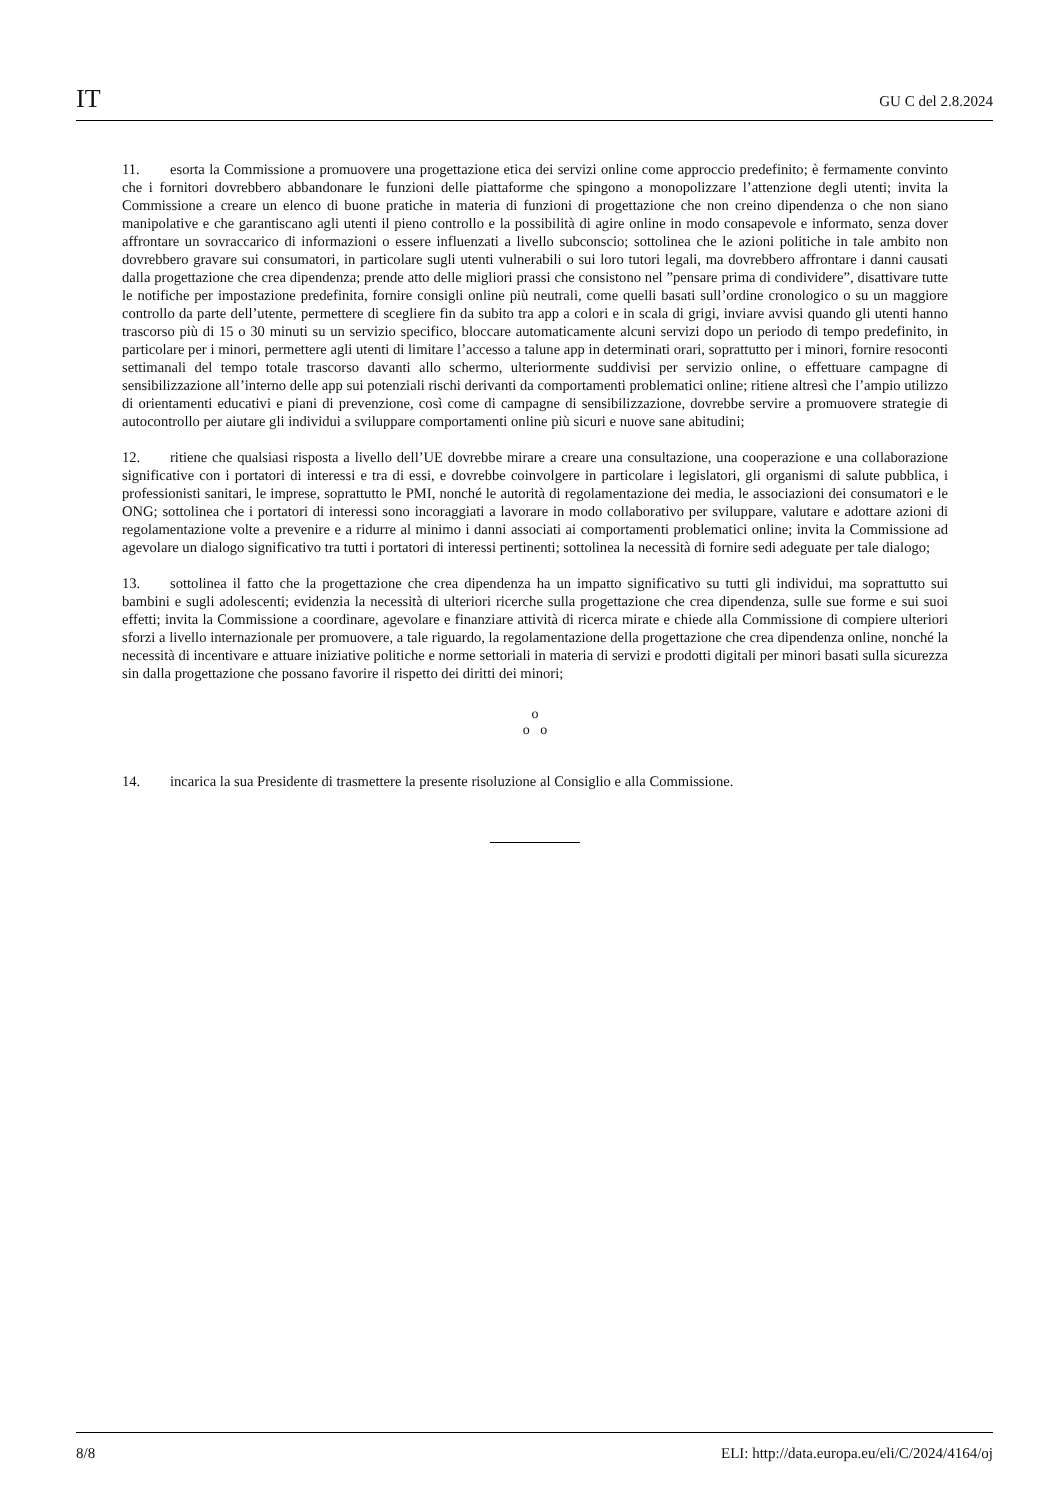IT GU C del 2.8.2024
11. esorta la Commissione a promuovere una progettazione etica dei servizi online come approccio predefinito; è fermamente convinto che i fornitori dovrebbero abbandonare le funzioni delle piattaforme che spingono a monopolizzare l’attenzione degli utenti; invita la Commissione a creare un elenco di buone pratiche in materia di funzioni di progettazione che non creino dipendenza o che non siano manipolative e che garantiscano agli utenti il pieno controllo e la possibilità di agire online in modo consapevole e informato, senza dover affrontare un sovraccarico di informazioni o essere influenzati a livello subconscio; sottolinea che le azioni politiche in tale ambito non dovrebbero gravare sui consumatori, in particolare sugli utenti vulnerabili o sui loro tutori legali, ma dovrebbero affrontare i danni causati dalla progettazione che crea dipendenza; prende atto delle migliori prassi che consistono nel ”pensare prima di condividere”, disattivare tutte le notifiche per impostazione predefinita, fornire consigli online più neutrali, come quelli basati sull’ordine cronologico o su un maggiore controllo da parte dell’utente, permettere di scegliere fin da subito tra app a colori e in scala di grigi, inviare avvisi quando gli utenti hanno trascorso più di 15 o 30 minuti su un servizio specifico, bloccare automaticamente alcuni servizi dopo un periodo di tempo predefinito, in particolare per i minori, permettere agli utenti di limitare l’accesso a talune app in determinati orari, soprattutto per i minori, fornire resoconti settimanali del tempo totale trascorso davanti allo schermo, ulteriormente suddivisi per servizio online, o effettuare campagne di sensibilizzazione all’interno delle app sui potenziali rischi derivanti da comportamenti problematici online; ritiene altresì che l’ampio utilizzo di orientamenti educativi e piani di prevenzione, così come di campagne di sensibilizzazione, dovrebbe servire a promuovere strategie di autocontrollo per aiutare gli individui a sviluppare comportamenti online più sicuri e nuove sane abitudini;
12. ritiene che qualsiasi risposta a livello dell’UE dovrebbe mirare a creare una consultazione, una cooperazione e una collaborazione significative con i portatori di interessi e tra di essi, e dovrebbe coinvolgere in particolare i legislatori, gli organismi di salute pubblica, i professionisti sanitari, le imprese, soprattutto le PMI, nonché le autorità di regolamentazione dei media, le associazioni dei consumatori e le ONG; sottolinea che i portatori di interessi sono incoraggiati a lavorare in modo collaborativo per sviluppare, valutare e adottare azioni di regolamentazione volte a prevenire e a ridurre al minimo i danni associati ai comportamenti problematici online; invita la Commissione ad agevolare un dialogo significativo tra tutti i portatori di interessi pertinenti; sottolinea la necessità di fornire sedi adeguate per tale dialogo;
13. sottolinea il fatto che la progettazione che crea dipendenza ha un impatto significativo su tutti gli individui, ma soprattutto sui bambini e sugli adolescenti; evidenzia la necessità di ulteriori ricerche sulla progettazione che crea dipendenza, sulle sue forme e sui suoi effetti; invita la Commissione a coordinare, agevolare e finanziare attività di ricerca mirate e chiede alla Commissione di compiere ulteriori sforzi a livello internazionale per promuovere, a tale riguardo, la regolamentazione della progettazione che crea dipendenza online, nonché la necessità di incentivare e attuare iniziative politiche e norme settoriali in materia di servizi e prodotti digitali per minori basati sulla sicurezza sin dalla progettazione che possano favorire il rispetto dei diritti dei minori;
o
o o
14. incarica la sua Presidente di trasmettere la presente risoluzione al Consiglio e alla Commissione.
8/8 ELI: http://data.europa.eu/eli/C/2024/4164/oj